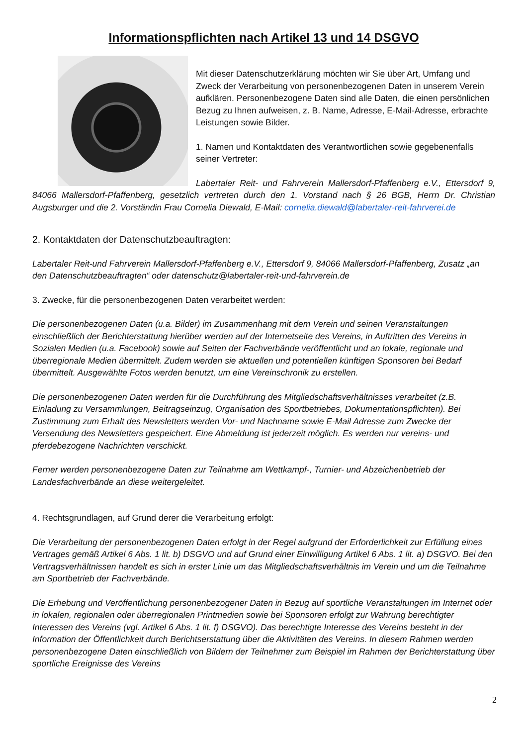Informationspflichten nach Artikel 13 und 14 DSGVO
Mit dieser Datenschutzerklärung möchten wir Sie über Art, Umfang und Zweck der Verarbeitung von personenbezogenen Daten in unserem Verein aufklären. Personenbezogene Daten sind alle Daten, die einen persönlichen Bezug zu Ihnen aufweisen, z. B. Name, Adresse, E-Mail-Adresse, erbrachte Leistungen sowie Bilder.
1. Namen und Kontaktdaten des Verantwortlichen sowie gegebenenfalls seiner Vertreter:
Labertaler Reit- und Fahrverein Mallersdorf-Pfaffenberg e.V., Ettersdorf 9, 84066 Mallersdorf-Pfaffenberg, gesetzlich vertreten durch den 1. Vorstand nach § 26 BGB, Herrn Dr. Christian Augsburger und die 2. Vorständin Frau Cornelia Diewald, E-Mail: cornelia.diewald@labertaler-reit-fahrverei.de
2. Kontaktdaten der Datenschutzbeauftragten:
Labertaler Reit-und Fahrverein Mallersdorf-Pfaffenberg e.V., Ettersdorf 9, 84066 Mallersdorf-Pfaffenberg, Zusatz „an den Datenschutzbeauftragten“ oder datenschutz@labertaler-reit-und-fahrverein.de
3. Zwecke, für die personenbezogenen Daten verarbeitet werden:
Die personenbezogenen Daten (u.a. Bilder) im Zusammenhang mit dem Verein und seinen Veranstaltungen einschließlich der Berichterstattung hierüber werden auf der Internetseite des Vereins, in Auftritten des Vereins in Sozialen Medien (u.a. Facebook) sowie auf Seiten der Fachverbände veröffentlicht und an lokale, regionale und überregionale Medien übermittelt. Zudem werden sie aktuellen und potentiellen künftigen Sponsoren bei Bedarf übermittelt. Ausgewählte Fotos werden benutzt, um eine Vereinschronik zu erstellen.
Die personenbezogenen Daten werden für die Durchführung des Mitgliedschaftsverhältnisses verarbeitet (z.B. Einladung zu Versammlungen, Beitragseinzug, Organisation des Sportbetriebes, Dokumentationspflichten). Bei Zustimmung zum Erhalt des Newsletters werden Vor- und Nachname sowie E-Mail Adresse zum Zwecke der Versendung des Newsletters gespeichert. Eine Abmeldung ist jederzeit möglich. Es werden nur vereins- und pferdebezogene Nachrichten verschickt.
Ferner werden personenbezogene Daten zur Teilnahme am Wettkampf-, Turnier- und Abzeichenbetrieb der Landesfachverbände an diese weitergeleitet.
4. Rechtsgrundlagen, auf Grund derer die Verarbeitung erfolgt:
Die Verarbeitung der personenbezogenen Daten erfolgt in der Regel aufgrund der Erforderlichkeit zur Erfüllung eines Vertrages gemäß Artikel 6 Abs. 1 lit. b) DSGVO und auf Grund einer Einwilligung Artikel 6 Abs. 1 lit. a) DSGVO. Bei den Vertragsverhältnissen handelt es sich in erster Linie um das Mitgliedschaftsverhältnis im Verein und um die Teilnahme am Sportbetrieb der Fachverbände.
Die Erhebung und Veröffentlichung personenbezogener Daten in Bezug auf sportliche Veranstaltungen im Internet oder in lokalen, regionalen oder überregionalen Printmedien sowie bei Sponsoren erfolgt zur Wahrung berechtigter Interessen des Vereins (vgl. Artikel 6 Abs. 1 lit. f) DSGVO). Das berechtigte Interesse des Vereins besteht in der Information der Öffentlichkeit durch Berichtserstattung über die Aktivitäten des Vereins. In diesem Rahmen werden personenbezogene Daten einschließlich von Bildern der Teilnehmer zum Beispiel im Rahmen der Berichterstattung über sportliche Ereignisse des Vereins
2